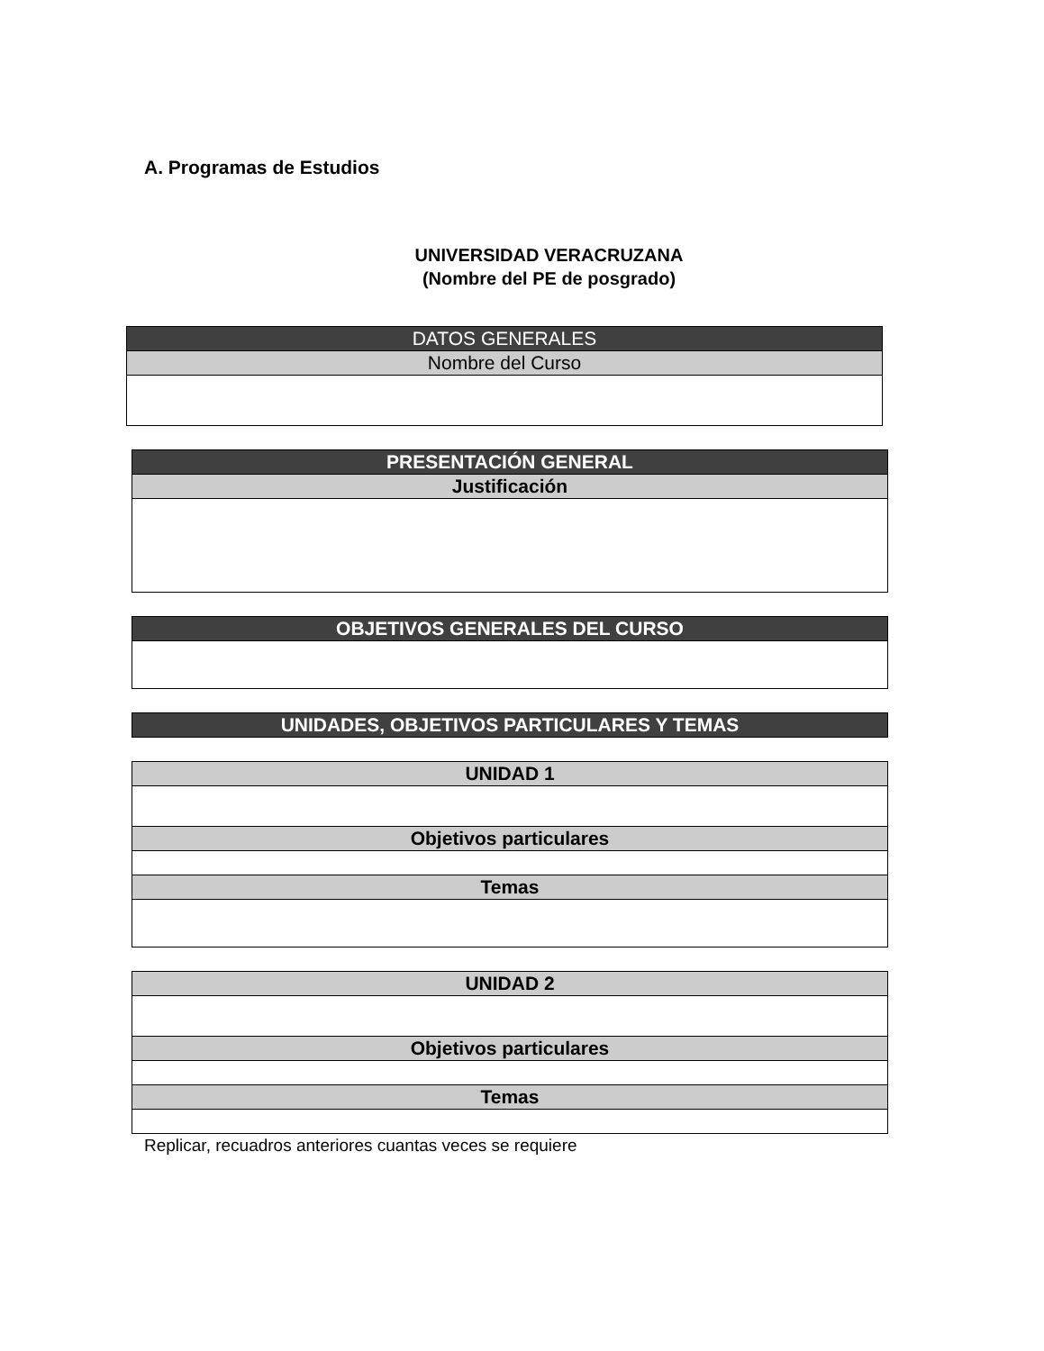A. Programas de Estudios
UNIVERSIDAD VERACRUZANA
(Nombre del PE de posgrado)
| DATOS GENERALES |
| --- |
| Nombre del Curso |
| PRESENTACIÓN GENERAL |
| --- |
| Justificación |
| OBJETIVOS GENERALES DEL CURSO |
| --- |
| UNIDADES, OBJETIVOS PARTICULARES Y TEMAS |
| --- |
| UNIDAD 1 |
| --- |
| Objetivos particulares |
| Temas |
| UNIDAD 2 |
| --- |
| Objetivos particulares |
| Temas |
Replicar, recuadros anteriores cuantas veces se requiere